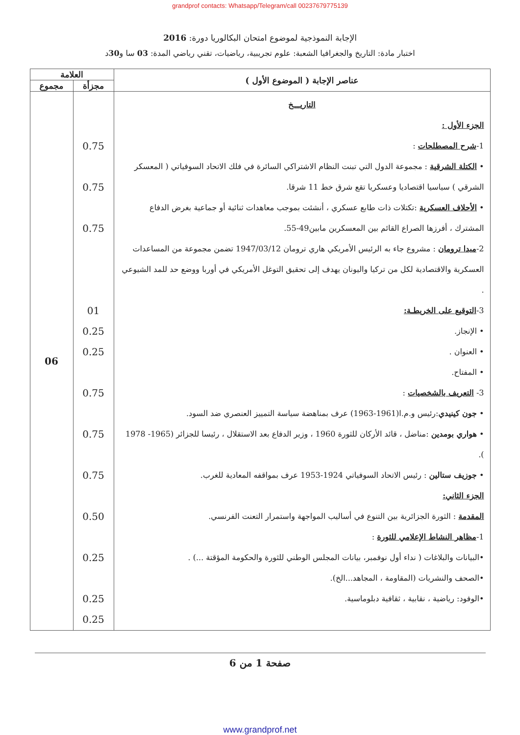grandprof contacts: Whatsapp/Telegram/call 00237679775139
الإجابة النموذجية لموضوع امتحان البكالوريا دورة: 2016
اختبار مادة: التاريخ والجغرافيا الشعبة: علوم تجريبية، رياضيات، تقني رياضي المدة: 03 سا و30د
| عناصر الإجابة ( الموضوع الأول ) | العلامة | |
| --- | --- | --- |
| | مجزأة | مجموع |
| التاريـــخ الجزء الأول : 1- شرح المصطلحات : • الكتلة الشرقية : مجموعة الدول التي تبنت النظام الاشتراكي السائرة في فلك الاتحاد السوفياتي ( المعسكر الشرقي ) سياسيا اقتصاديا وعسكريا تقع شرق خط 11 شرقا. • الأحلاف العسكرية :تكتلات ذات طابع عسكري ، أنشئت بموجب معاهدات ثنائية أو جماعية بغرض الدفاع المشترك ، أفرزها الصراع القائم بين المعسكرين مابين49-55. 2- مبدا ترومان : مشروع جاء به الرئيس الأمريكي هاري ترومان 1947/03/12 تضمن مجموعة من المساعدات العسكرية والاقتصادية لكل من تركيا واليونان يهدف إلى تحقيق التوغل الأمريكي في أوربا ووضع حد للمد الشيوعي . 3- التوقيع على الخريطـة: • الإنجاز. • العنوان . • المفتاح. 3- التعريف بالشخصيات : • جون كينيدي :رئيس و.م.ا(1961-1963) عرف بمناهضة سياسة التمييز العنصري ضد السود. • هواري بومدين :مناضل ، قائد الأركان للثورة 1960 ، وزير الدفاع بعد الاستقلال ، رئيسا للجزائر (1965- 1978 ). • جوزيف ستالين : رئيس الاتحاد السوفياتي 1924-1953 عرف بمواقفه المعادية للغرب. الجزء الثاني: المقدمة : الثورة الجزائرية بين التنوع في أساليب المواجهة واستمرار التعنت الفرنسي. 1- مظاهر النشاط الإعلامي للثورة : •البيانات والبلاغات ( نداء أول نوفمبر، بيانات المجلس الوطني للثورة والحكومة المؤقتة ...) . •الصحف والنشريات (المقاومة ، المجاهد...الخ). •الوفود: رياضية ، نقابية ، ثقافية دبلوماسية. | 0.75 0.75 0.75 01 0.25 0.25 0.75 0.75 0.75 0.50 0.25 0.25 0.25 | 06 |
صفحة 1 من 6
www.grandprof.net